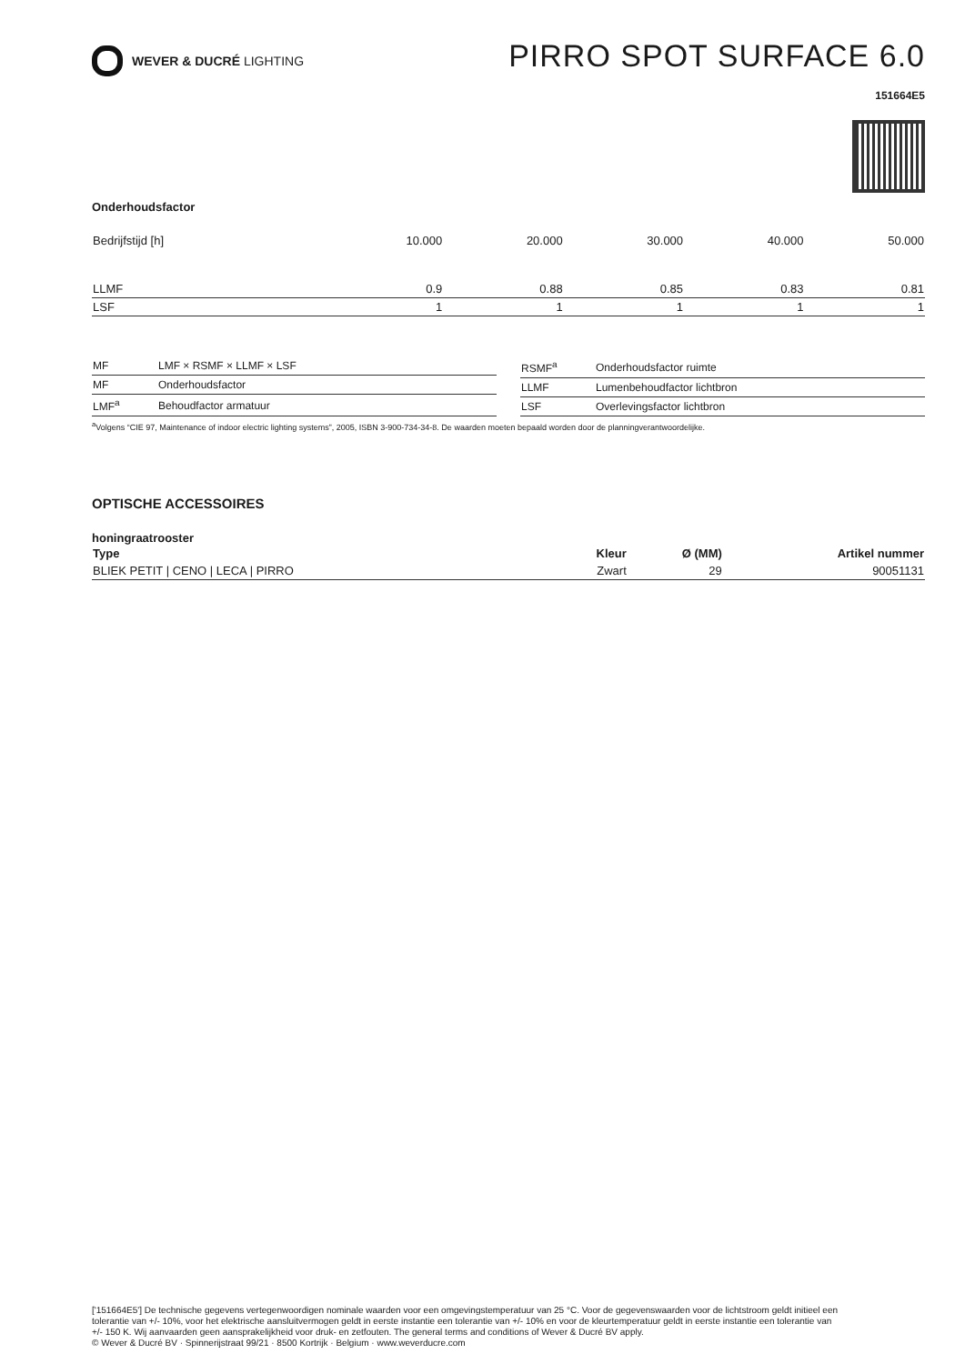WEVER & DUCRÉ LIGHTING
PIRRO SPOT SURFACE 6.0
151664E5
Onderhoudsfactor
| Bedrijfstijd [h] | 10.000 | 20.000 | 30.000 | 40.000 | 50.000 |
| LLMF | 0.9 | 0.88 | 0.85 | 0.83 | 0.81 |
| LSF | 1 | 1 | 1 | 1 | 1 |
| MF | LMF × RSMF × LLMF × LSF |
| MF | Onderhoudsfactor |
| LMF<sup>a</sup> | Behoudfactor armatuur |
| RSMF<sup>a</sup> | Onderhoudsfactor ruimte |
| LLMF | Lumenbehoudfactor lichtbron |
| LSF | Overlevingsfactor lichtbron |
<sup>a</sup> Volgens “CIE 97, Maintenance of indoor electric lighting systems”, 2005, ISBN 3-900-734-34-8. De waarden moeten bepaald worden door de planningverantwoordelijke.
OPTISCHE ACCESSOIRES
honingraatrooster
| Type | Kleur | Ø (MM) | Artikel nummer |
| --- | --- | --- | --- |
| BLIEK PETIT / CENO / LECA / PIRRO | Zwart | 29 | 90051131 |
['151664E5'] De technische gegevens vertegenwoordigen nominale waarden voor een omgevingstemperatuur van 25 °C. Voor de gegevenswaarden voor de lichtstroom geldt initieel een tolerantie van +/- 10%, voor het elektrische aansluitvermogen geldt in eerste instantie een tolerantie van +/- 10% en voor de kleurtemperatuur geldt in eerste instantie een tolerantie van +/- 150 K. Wij aanvaarden geen aansprakelijkheid voor druk- en zetfouten. The general terms and conditions of Wever & Ducré BV apply.
© Wever & Ducré BV · Spinnerijstraat 99/21 · 8500 Kortrijk · Belgium · www.weverducre.com